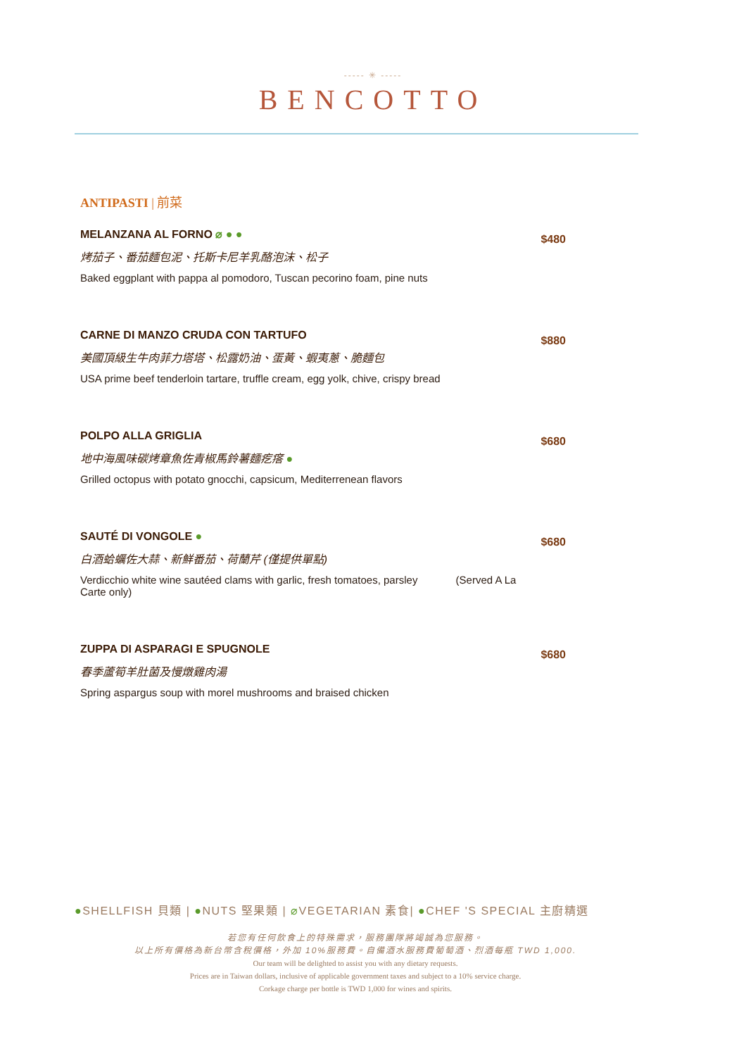----- ✳ -----
BENCOTTO
ANTIPASTI | 前菜
MELANZANA AL FORNO ⌀ ● ●
烤茄子、番茄麵包泥、托斯卡尼羊乳酪泡沫、松子
Baked eggplant with pappa al pomodoro, Tuscan pecorino foam, pine nuts
$480
CARNE DI MANZO CRUDA CON TARTUFO
美國頂級生牛肉菲力塔塔、松露奶油、蛋黃、蝦夷蔥、脆麵包
USA prime beef tenderloin tartare, truffle cream, egg yolk, chive, crispy bread
$880
POLPO ALLA GRIGLIA
地中海風味碳烤章魚佐青椒馬鈴薯麵疙瘩 ●
Grilled octopus with potato gnocchi, capsicum, Mediterrenean flavors
$680
SAUTÉ DI VONGOLE ●
白酒蛤蠣佐大蒜、新鮮番茄、荷蘭芹 (僅提供單點)
Verdicchio white wine sautéed clams with garlic, fresh tomatoes, parsley (Served A La Carte only)
$680
ZUPPA DI ASPARAGI E SPUGNOLE
春季蘆筍羊肚菌及慢燉雞肉湯
Spring aspargus soup with morel mushrooms and braised chicken
$680
●SHELLFISH 貝類 | ●NUTS 堅果類 | ⌀VEGETARIAN 素食| ●CHEF 'S SPECIAL 主廚精選
若您有任何飲食上的特殊需求，服務團隊將竭誠為您服務。
以上所有價格為新台幣含稅價格，外加 10%服務費。自備酒水服務費葡萄酒、烈酒每瓶 TWD 1,000.
Our team will be delighted to assist you with any dietary requests.
Prices are in Taiwan dollars, inclusive of applicable government taxes and subject to a 10% service charge.
Corkage charge per bottle is TWD 1,000 for wines and spirits.